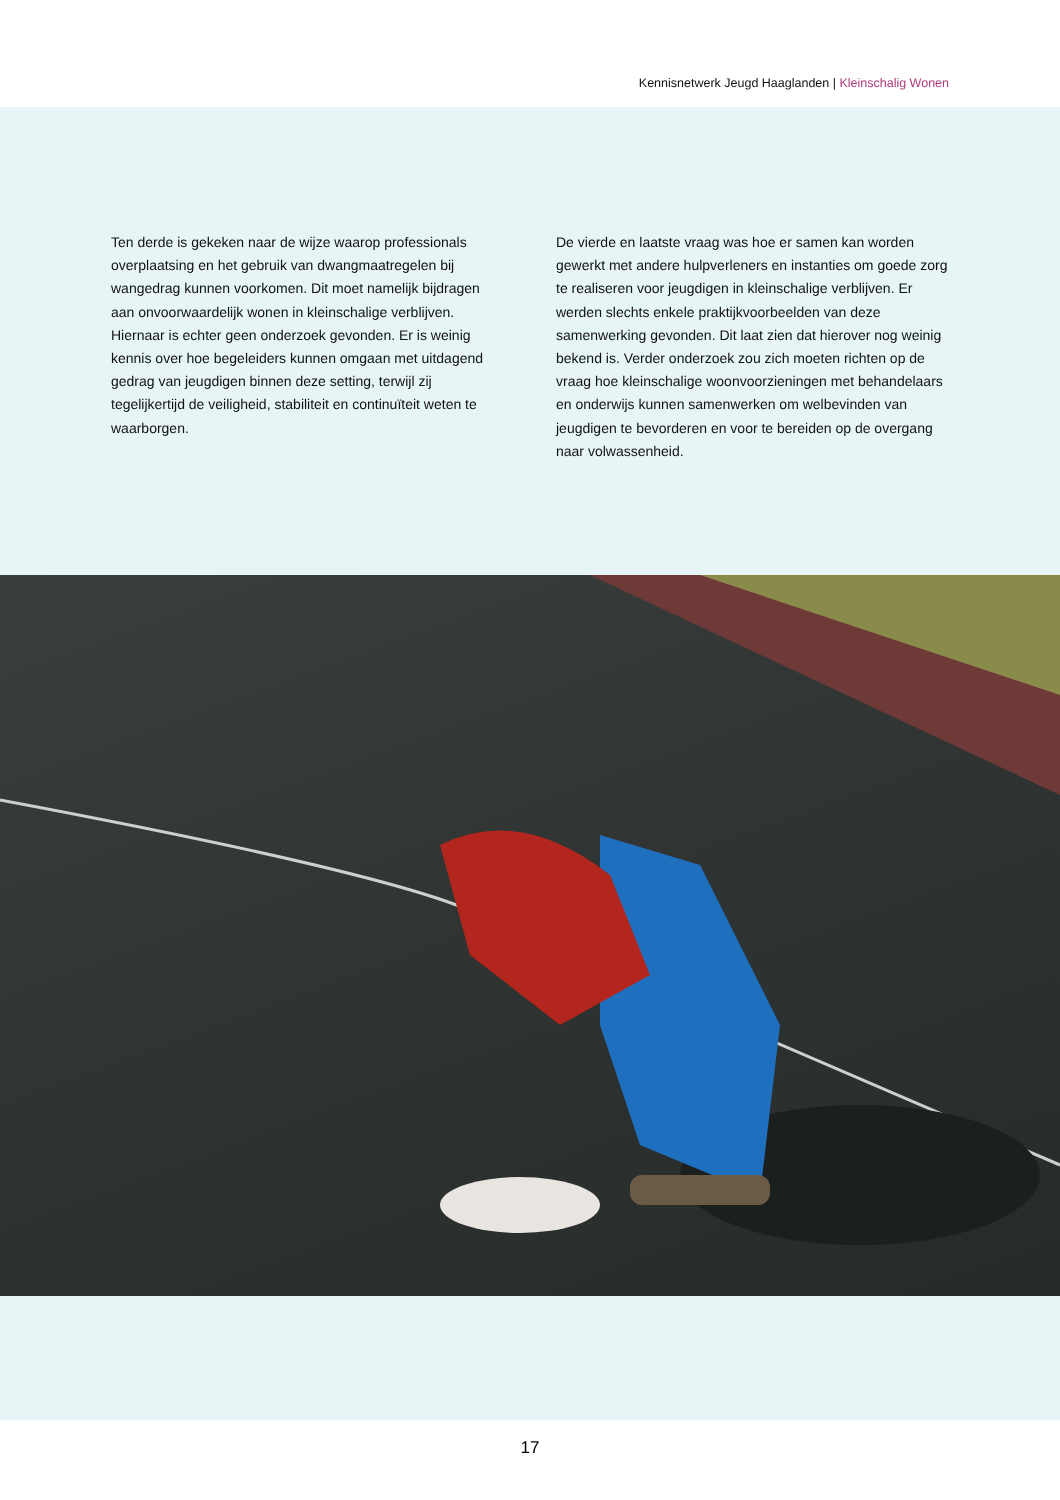Kennisnetwerk Jeugd Haaglanden | Kleinschalig Wonen
Ten derde is gekeken naar de wijze waarop professionals overplaatsing en het gebruik van dwangmaatregelen bij wangedrag kunnen voorkomen. Dit moet namelijk bijdragen aan onvoorwaardelijk wonen in kleinschalige verblijven. Hiernaar is echter geen onderzoek gevonden. Er is weinig kennis over hoe begeleiders kunnen omgaan met uitdagend gedrag van jeugdigen binnen deze setting, terwijl zij tegelijkertijd de veiligheid, stabiliteit en continuïteit weten te waarborgen.
De vierde en laatste vraag was hoe er samen kan worden gewerkt met andere hulpverleners en instanties om goede zorg te realiseren voor jeugdigen in kleinschalige verblijven. Er werden slechts enkele praktijkvoorbeelden van deze samenwerking gevonden. Dit laat zien dat hierover nog weinig bekend is. Verder onderzoek zou zich moeten richten op de vraag hoe kleinschalige woonvoorzieningen met behandelaars en onderwijs kunnen samenwerken om welbevinden van jeugdigen te bevorderen en voor te bereiden op de overgang naar volwassenheid.
17